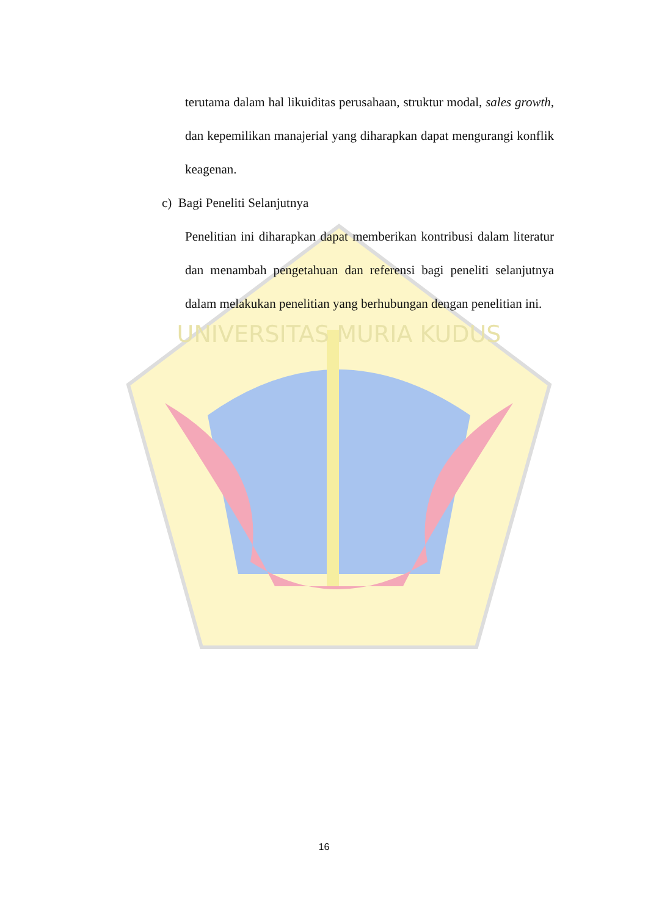UNIVERSITAS MURIA KUDUS
terutama dalam hal likuiditas perusahaan, struktur modal, sales growth, dan kepemilikan manajerial yang diharapkan dapat mengurangi konflik keagenan.
c) Bagi Peneliti Selanjutnya
Penelitian ini diharapkan dapat memberikan kontribusi dalam literatur dan menambah pengetahuan dan referensi bagi peneliti selanjutnya dalam melakukan penelitian yang berhubungan dengan penelitian ini.
16